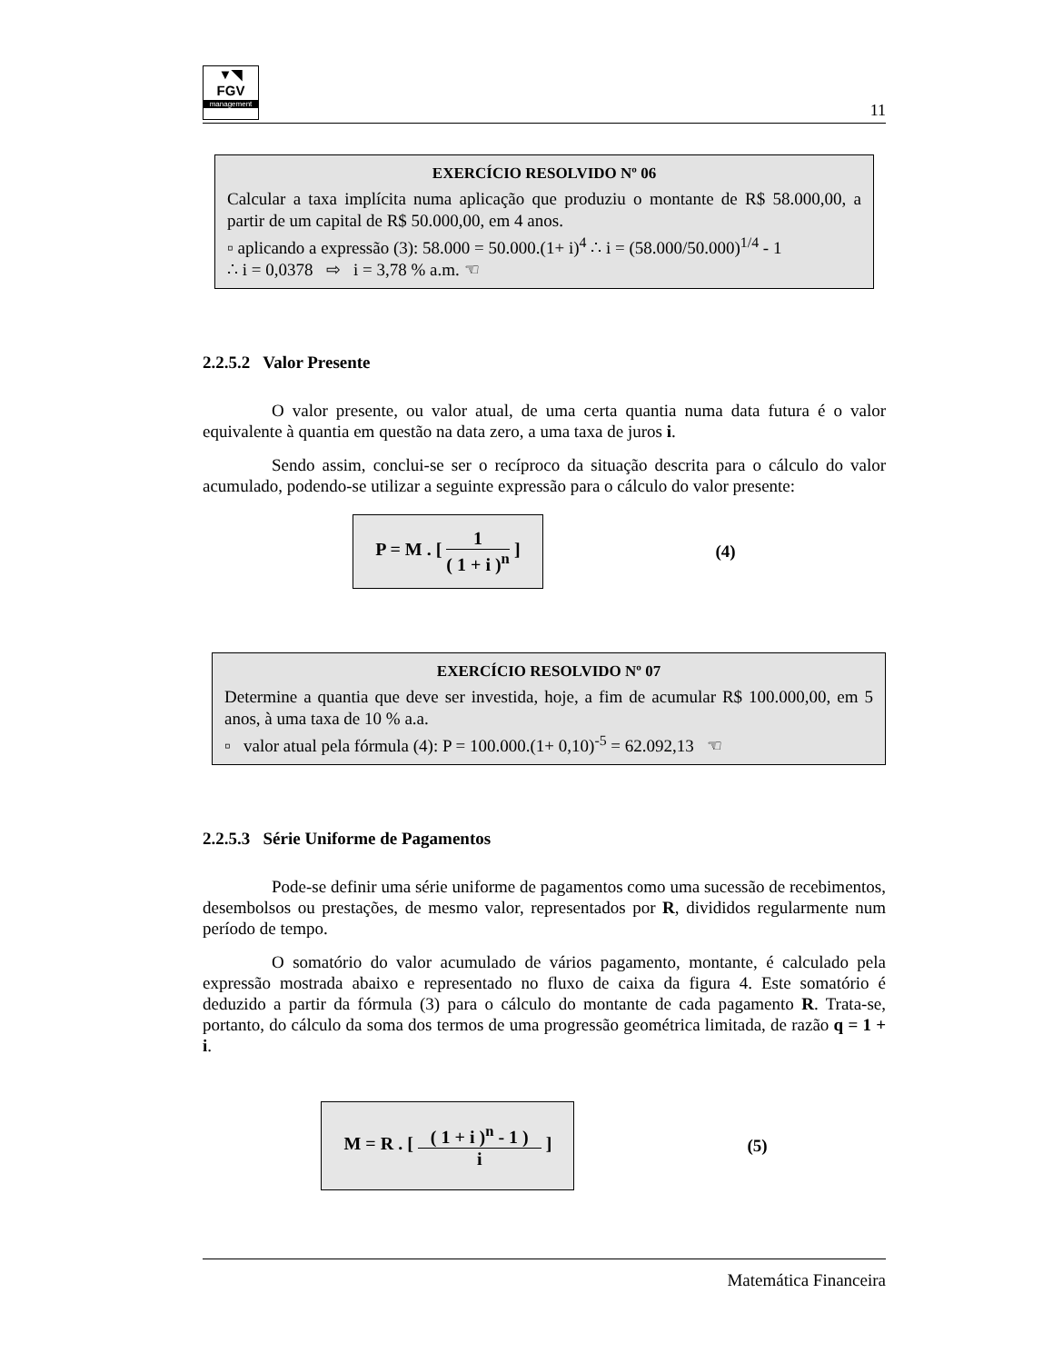▼◥
FGV
management
11
EXERCÍCIO RESOLVIDO Nº 06
Calcular a taxa implícita numa aplicação que produziu o montante de R$ 58.000,00, a partir de um capital de R$ 50.000,00, em 4 anos.
▫ aplicando a expressão (3): 58.000 = 50.000.(1+ i)<sup>4</sup> ∴ i = (58.000/50.000)<sup>1/4</sup> - 1
∴ i = 0,0378 ⇨ i = 3,78 % a.m. ☜
2.2.5.2 Valor Presente
O valor presente, ou valor atual, de uma certa quantia numa data futura é o valor equivalente à quantia em questão na data zero, a uma taxa de juros i.
Sendo assim, conclui-se ser o recíproco da situação descrita para o cálculo do valor acumulado, podendo-se utilizar a seguinte expressão para o cálculo do valor presente:
P = M . [ 1 ( 1 + i )<sup>n</sup> ]
(4)
EXERCÍCIO RESOLVIDO Nº 07
Determine a quantia que deve ser investida, hoje, a fim de acumular R$ 100.000,00, em 5 anos, à uma taxa de 10 % a.a.
▫ valor atual pela fórmula (4): P = 100.000.(1+ 0,10)<sup>-5</sup> = 62.092,13 ☜
2.2.5.3 Série Uniforme de Pagamentos
Pode-se definir uma série uniforme de pagamentos como uma sucessão de recebimentos, desembolsos ou prestações, de mesmo valor, representados por R, divididos regularmente num período de tempo.
O somatório do valor acumulado de vários pagamento, montante, é calculado pela expressão mostrada abaixo e representado no fluxo de caixa da figura 4. Este somatório é deduzido a partir da fórmula (3) para o cálculo do montante de cada pagamento R. Trata-se, portanto, do cálculo da soma dos termos de uma progressão geométrica limitada, de razão q = 1 + i.
M = R . [ ( 1 + i )<sup>n</sup> - 1 ) i ]
(5)
Matemática Financeira